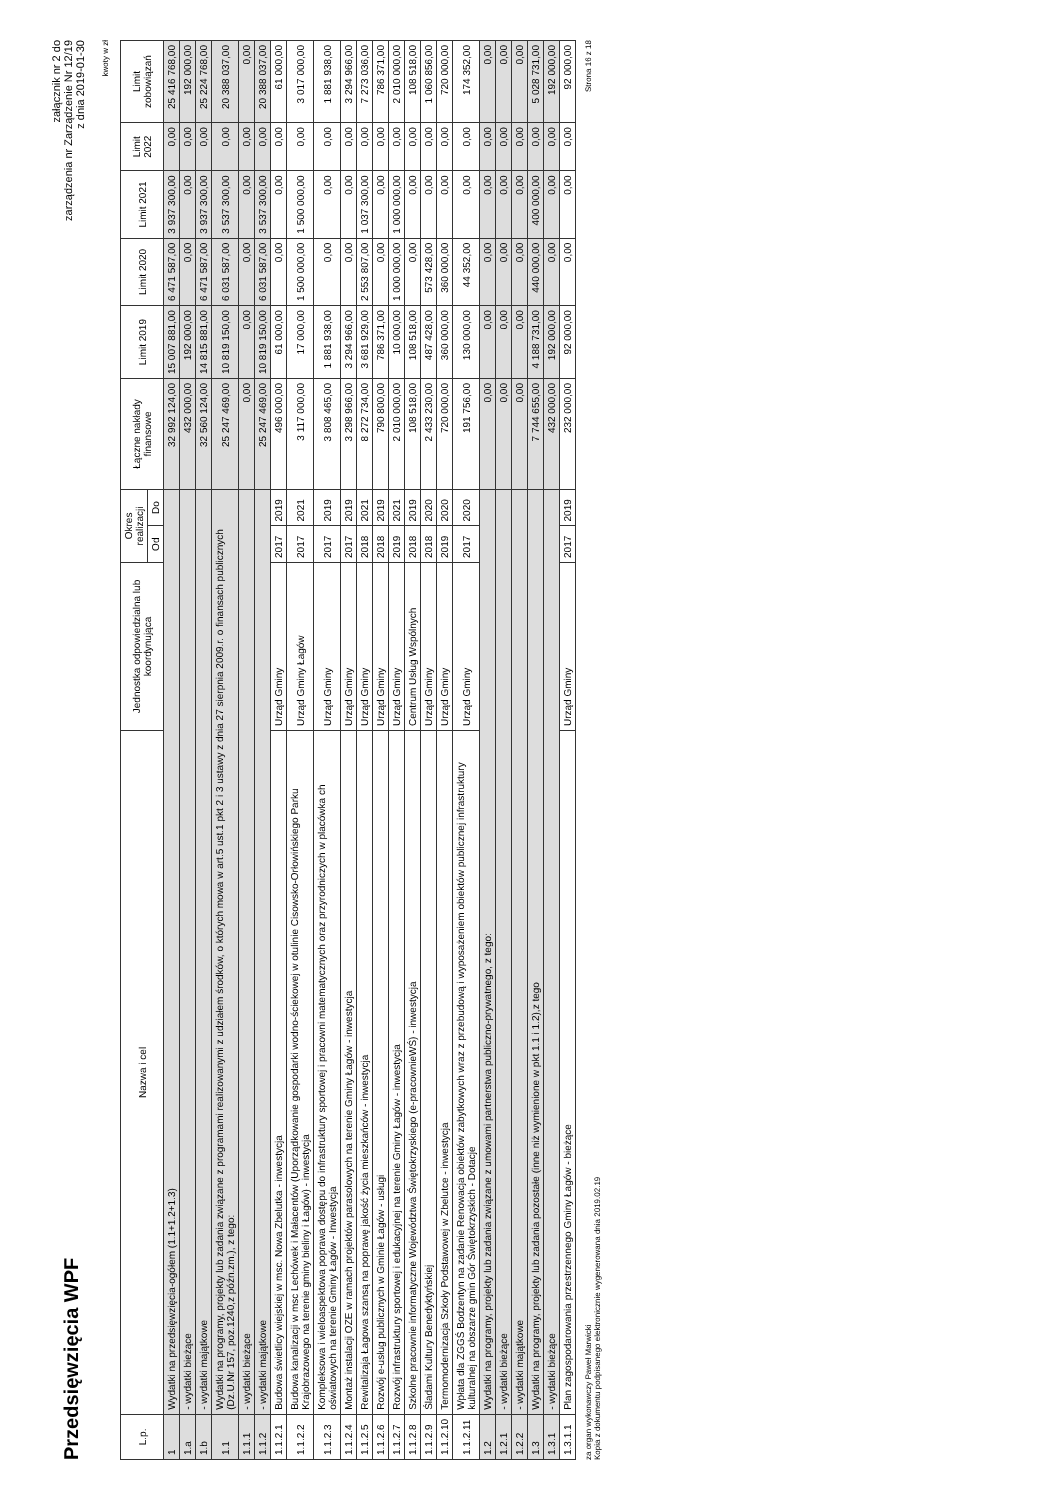Przedsięwzięcia WPF
załącznik nr 2 do
zarządzenia nr Zarządzenie Nr 12/19
z dnia 2019-01-30
kwoty w zł
| L.p. | Nazwa i cel | Jednostka odpowiedzialna lub koordynująca | Okres realizacji | | Łączne nakłady finansowe | Limit 2019 | Limit 2020 | Limit 2021 | Limit 2022 | Limit zobowiązań |
| --- | --- | --- | --- | --- | --- | --- | --- | --- | --- | --- |
| | | | Od | Do | | | | | | |
| 1 | Wydatki na przedsięwzięcia-ogółem (1.1+1.2+1.3) | | | | 32 992 124,00 | 15 007 881,00 | 6 471 587,00 | 3 937 300,00 | 0,00 | 25 416 768,00 |
| 1.a | - wydatki bieżące | | | | 432 000,00 | 192 000,00 | 0,00 | 0,00 | 0,00 | 192 000,00 |
| 1.b | - wydatki majątkowe | | | | 32 560 124,00 | 14 815 881,00 | 6 471 587,00 | 3 937 300,00 | 0,00 | 25 224 768,00 |
| 1.1 | Wydatki na programy, projekty lub zadania związane z programami realizowanymi z udziałem środków, o których mowa w art.5 ust.1 pkt 2 i 3 ustawy z dnia 27 sierpnia 2009.r. o finansach publicznych (Dz.U.Nr 157, poz.1240,z późn.zm.), z tego: | | | | 25 247 469,00 | 10 819 150,00 | 6 031 587,00 | 3 537 300,00 | 0,00 | 20 388 037,00 |
| 1.1.1 | - wydatki bieżące | | | | 0,00 | 0,00 | 0,00 | 0,00 | 0,00 | 0,00 |
| 1.1.2 | - wydatki majątkowe | | | | 25 247 469,00 | 10 819 150,00 | 6 031 587,00 | 3 537 300,00 | 0,00 | 20 388 037,00 |
| 1.1.2.1 | Budowa świetlicy wiejskiej w msc. Nowa Zbelutka - inwestycja | Urząd Gminy | 2017 | 2019 | 496 000,00 | 61 000,00 | 0,00 | 0,00 | 0,00 | 61 000,00 |
| 1.1.2.2 | Budowa kanalizacji w msc Lechówek i Małacentów (Uporządkowanie gospodarki wodno-ściekowej w otulinie Cisowsko-Orłowińskiego Parku Krajobrazowego na terenie gminy bieliny i Łagów) - inwestycja | Urząd Gminy Łagów | 2017 | 2021 | 3 117 000,00 | 17 000,00 | 1 500 000,00 | 1 500 000,00 | 0,00 | 3 017 000,00 |
| 1.1.2.3 | Kompleksowa i wieloaspektowa poprawa dostępu do infrastruktury sportowej i pracowni matematycznych oraz przyrodniczych w placówka ch oświatowych na terenie Gminy Łagów - Inwestycja | Urząd Gminy | 2017 | 2019 | 3 808 465,00 | 1 881 938,00 | 0,00 | 0,00 | 0,00 | 1 881 938,00 |
| 1.1.2.4 | Montaż instalacji OZE w ramach projektów parasolowych na terenie Gminy Łagów - inwestycja | Urząd Gminy | 2017 | 2019 | 3 298 966,00 | 3 294 966,00 | 0,00 | 0,00 | 0,00 | 3 294 966,00 |
| 1.1.2.5 | Rewitalizaja Łagowa szansą na poprawę jakość życia mieszkańców - inwestycja | Urząd Gminy | 2018 | 2021 | 8 272 734,00 | 3 681 929,00 | 2 553 807,00 | 1 037 300,00 | 0,00 | 7 273 036,00 |
| 1.1.2.6 | Rozwój e-usług publicznych w Gminie Łagów - usługi | Urząd Gminy | 2018 | 2019 | 790 800,00 | 786 371,00 | 0,00 | 0,00 | 0,00 | 786 371,00 |
| 1.1.2.7 | Rozwój infrastruktury sportowej i edukacyjnej na terenie Gminy Łagów - inwestycja | Urząd Gminy | 2019 | 2021 | 2 010 000,00 | 10 000,00 | 1 000 000,00 | 1 000 000,00 | 0,00 | 2 010 000,00 |
| 1.1.2.8 | Szkolne pracownie informatyczne Województwa Świętokrzyskiego (e-pracownieWŚ) - inwestycja | Centrum Usług Wspólnych | 2018 | 2019 | 108 518,00 | 108 518,00 | 0,00 | 0,00 | 0,00 | 108 518,00 |
| 1.1.2.9 | Śladami Kultury Benedyktyńskiej | Urząd Gminy | 2018 | 2020 | 2 433 230,00 | 487 428,00 | 573 428,00 | 0,00 | 0,00 | 1 060 856,00 |
| 1.1.2.10 | Termomodernizacja Szkoły Podstawowej w Zbelutce - inwestycja | Urząd Gminy | 2019 | 2020 | 720 000,00 | 360 000,00 | 360 000,00 | 0,00 | 0,00 | 720 000,00 |
| 1.1.2.11 | Wpłata dla ZGGŚ Bodzentyn na zadanie Renowacja obiektów zabytkowych wraz z przebudową i wyposażeniem obiektów publicznej infrastruktury kulturalnej na obszarze gmin Gór Świętokrzyskich - Dotacje | Urząd Gminy | 2017 | 2020 | 191 756,00 | 130 000,00 | 44 352,00 | 0,00 | 0,00 | 174 352,00 |
| 1.2 | Wydatki na programy, projekty lub zadania związane z umowami partnerstwa publiczno-prywatnego, z tego: | | | | 0,00 | 0,00 | 0,00 | 0,00 | 0,00 | 0,00 |
| 1.2.1 | - wydatki bieżące | | | | 0,00 | 0,00 | 0,00 | 0,00 | 0,00 | 0,00 |
| 1.2.2 | - wydatki majątkowe | | | | 0,00 | 0,00 | 0,00 | 0,00 | 0,00 | 0,00 |
| 1.3 | Wydatki na programy, projekty lub zadania pozostałe (inne niż wymienione w pkt 1.1 i 1.2),z tego | | | | 7 744 655,00 | 4 188 731,00 | 440 000,00 | 400 000,00 | 0,00 | 5 028 731,00 |
| 1.3.1 | - wydatki bieżące | | | | 432 000,00 | 192 000,00 | 0,00 | 0,00 | 0,00 | 192 000,00 |
| 1.3.1.1 | Plan zagospodarowania przestrzennego Gminy Łagów - bieżące | Urząd Gminy | 2017 | 2019 | 232 000,00 | 92 000,00 | 0,00 | 0,00 | 0,00 | 92 000,00 |
za organ wykonawczy Paweł Marwicki
Kopia z dokumentu podpisanego elektronicznie wygenerowana dnia 2019.02.19
Strona 16 z 18